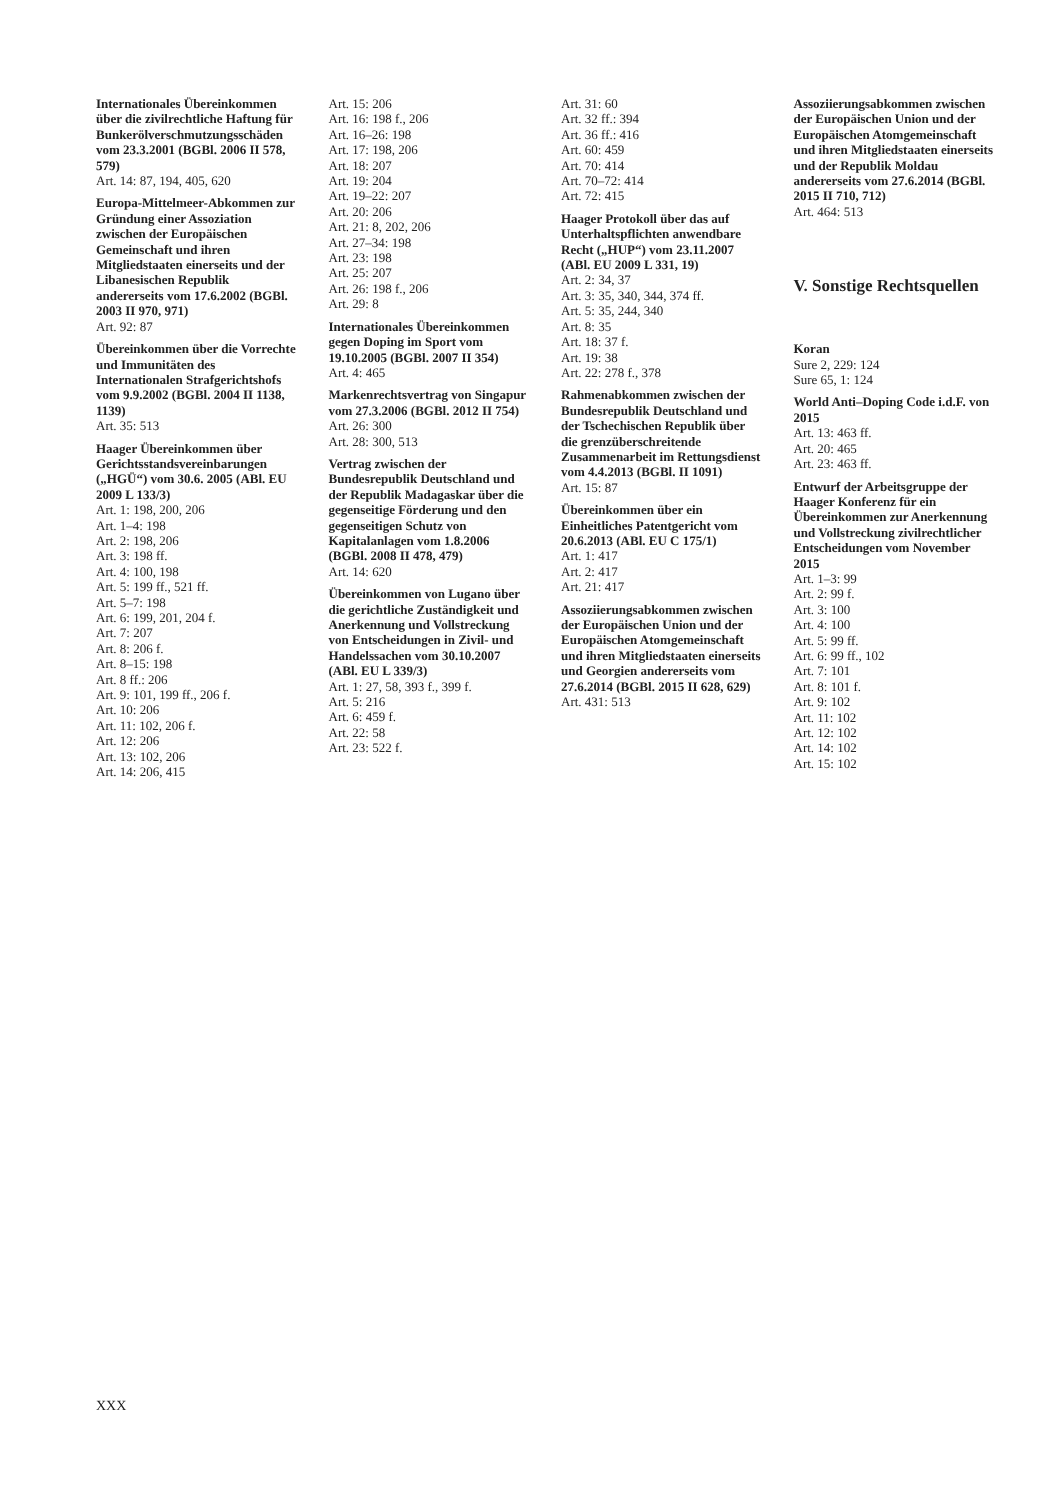Internationales Übereinkommen über die zivilrechtliche Haftung für Bunkerölverschmutzungsschäden vom 23.3.2001 (BGBl. 2006 II 578, 579)
Art. 14: 87, 194, 405, 620
Europa-Mittelmeer-Abkommen zur Gründung einer Assoziation zwischen der Europäischen Gemeinschaft und ihren Mitgliedstaaten einerseits und der Libanesischen Republik andererseits vom 17.6.2002 (BGBl. 2003 II 970, 971)
Art. 92: 87
Übereinkommen über die Vorrechte und Immunitäten des Internationalen Strafgerichtshofs vom 9.9.2002 (BGBl. 2004 II 1138, 1139)
Art. 35: 513
Haager Übereinkommen über Gerichtsstandsvereinbarungen („HGÜ“) vom 30.6. 2005 (ABl. EU 2009 L 133/3)
Art. 1: 198, 200, 206
Art. 1–4: 198
Art. 2: 198, 206
Art. 3: 198 ff.
Art. 4: 100, 198
Art. 5: 199 ff., 521 ff.
Art. 5–7: 198
Art. 6: 199, 201, 204 f.
Art. 7: 207
Art. 8: 206 f.
Art. 8–15: 198
Art. 8 ff.: 206
Art. 9: 101, 199 ff., 206 f.
Art. 10: 206
Art. 11: 102, 206 f.
Art. 12: 206
Art. 13: 102, 206
Art. 14: 206, 415
Art. 15: 206
Art. 16: 198 f., 206
Art. 16–26: 198
Art. 17: 198, 206
Art. 18: 207
Art. 19: 204
Art. 19–22: 207
Art. 20: 206
Art. 21: 8, 202, 206
Art. 27–34: 198
Art. 23: 198
Art. 25: 207
Art. 26: 198 f., 206
Art. 29: 8
Internationales Übereinkommen gegen Doping im Sport vom 19.10.2005 (BGBl. 2007 II 354)
Art. 4: 465
Markenrechtsvertrag von Singapur vom 27.3.2006 (BGBl. 2012 II 754)
Art. 26: 300
Art. 28: 300, 513
Vertrag zwischen der Bundesrepublik Deutschland und der Republik Madagaskar über die gegenseitige Förderung und den gegenseitigen Schutz von Kapitalanlagen vom 1.8.2006 (BGBl. 2008 II 478, 479)
Art. 14: 620
Übereinkommen von Lugano über die gerichtliche Zuständigkeit und Anerkennung und Vollstreckung von Entscheidungen in Zivil- und Handelssachen vom 30.10.2007 (ABl. EU L 339/3)
Art. 1: 27, 58, 393 f., 399 f.
Art. 5: 216
Art. 6: 459 f.
Art. 22: 58
Art. 23: 522 f.
Art. 31: 60
Art. 32 ff.: 394
Art. 36 ff.: 416
Art. 60: 459
Art. 70: 414
Art. 70–72: 414
Art. 72: 415
Haager Protokoll über das auf Unterhaltspflichten anwendbare Recht („HUP“) vom 23.11.2007 (ABl. EU 2009 L 331, 19)
Art. 2: 34, 37
Art. 3: 35, 340, 344, 374 ff.
Art. 5: 35, 244, 340
Art. 8: 35
Art. 18: 37 f.
Art. 19: 38
Art. 22: 278 f., 378
Rahmenabkommen zwischen der Bundesrepublik Deutschland und der Tschechischen Republik über die grenzüberschreitende Zusammenarbeit im Rettungsdienst vom 4.4.2013 (BGBl. II 1091)
Art. 15: 87
Übereinkommen über ein Einheitliches Patentgericht vom 20.6.2013 (ABl. EU C 175/1)
Art. 1: 417
Art. 2: 417
Art. 21: 417
Assoziierungsabkommen zwischen der Europäischen Union und der Europäischen Atomgemeinschaft und ihren Mitgliedstaaten einerseits und Georgien andererseits vom 27.6.2014 (BGBl. 2015 II 628, 629)
Art. 431: 513
Assoziierungsabkommen zwischen der Europäischen Union und der Europäischen Atomgemeinschaft und ihren Mitgliedstaaten einerseits und der Republik Moldau andererseits vom 27.6.2014 (BGBl. 2015 II 710, 712)
Art. 464: 513
V. Sonstige Rechtsquellen
Koran
Sure 2, 229: 124
Sure 65, 1: 124
World Anti–Doping Code i.d.F. von 2015
Art. 13: 463 ff.
Art. 20: 465
Art. 23: 463 ff.
Entwurf der Arbeitsgruppe der Haager Konferenz für ein Übereinkommen zur Anerkennung und Vollstreckung zivilrechtlicher Entscheidungen vom November 2015
Art. 1–3: 99
Art. 2: 99 f.
Art. 3: 100
Art. 4: 100
Art. 5: 99 ff.
Art. 6: 99 ff., 102
Art. 7: 101
Art. 8: 101 f.
Art. 9: 102
Art. 11: 102
Art. 12: 102
Art. 14: 102
Art. 15: 102
XXX